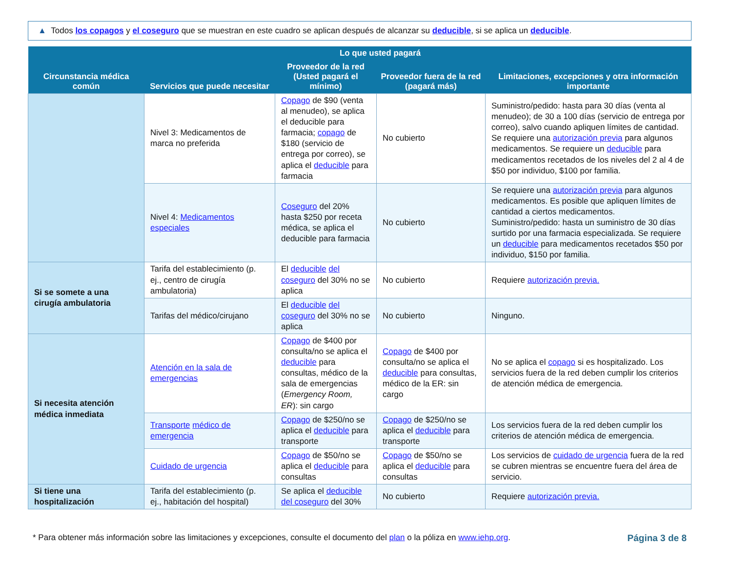▲ Todos los copagos y el coseguro que se muestran en este cuadro se aplican después de alcanzar su deducible, si se aplica un deducible.
| Circunstancia médica común | Servicios que puede necesitar | Lo que usted pagará | | Limitaciones, excepciones y otra información importante |
| --- | --- | --- | --- | --- |
| | | Proveedor de la red (Usted pagará el mínimo) | Proveedor fuera de la red (pagará más) | |
| | Nivel 3: Medicamentos de marca no preferida | Copago de $90 (venta al menudeo), se aplica el deducible para farmacia; copago de $180 (servicio de entrega por correo), se aplica el deducible para farmacia | No cubierto | Suministro/pedido: hasta para 30 días (venta al menudeo); de 30 a 100 días (servicio de entrega por correo), salvo cuando apliquen límites de cantidad. Se requiere una autorización previa para algunos medicamentos. Se requiere un deducible para medicamentos recetados de los niveles del 2 al 4 de $50 por individuo, $100 por familia. |
| | Nivel 4: Medicamentos especiales | Coseguro del 20% hasta $250 por receta médica, se aplica el deducible para farmacia | No cubierto | Se requiere una autorización previa para algunos medicamentos. Es posible que apliquen límites de cantidad a ciertos medicamentos. Suministro/pedido: hasta un suministro de 30 días surtido por una farmacia especializada. Se requiere un deducible para medicamentos recetados $50 por individuo, $150 por familia. |
| Si se somete a una cirugía ambulatoria | Tarifa del establecimiento (p. ej., centro de cirugía ambulatoria) | El deducible del coseguro del 30% no se aplica | No cubierto | Requiere autorización previa. |
| | Tarifas del médico/cirujano | El deducible del coseguro del 30% no se aplica | No cubierto | Ninguno. |
| Si necesita atención médica inmediata | Atención en la sala de emergencias | Copago de $400 por consulta/no se aplica el deducible para consultas, médico de la sala de emergencias ( Emergency Room, ER ): sin cargo | Copago de $400 por consulta/no se aplica el deducible para consultas, médico de la ER: sin cargo | No se aplica el copago si es hospitalizado. Los servicios fuera de la red deben cumplir los criterios de atención médica de emergencia. |
| | Transporte médico de emergencia | Copago de $250/no se aplica el deducible para transporte | Copago de $250/no se aplica el deducible para transporte | Los servicios fuera de la red deben cumplir los criterios de atención médica de emergencia. |
| | Cuidado de urgencia | Copago de $50/no se aplica el deducible para consultas | Copago de $50/no se aplica el deducible para consultas | Los servicios de cuidado de urgencia fuera de la red se cubren mientras se encuentre fuera del área de servicio. |
| Si tiene una hospitalización | Tarifa del establecimiento (p. ej., habitación del hospital) | Se aplica el deducible del coseguro del 30% | No cubierto | Requiere autorización previa. |
* Para obtener más información sobre las limitaciones y excepciones, consulte el documento del plan o la póliza en www.iehp.org. Página 3 de 8